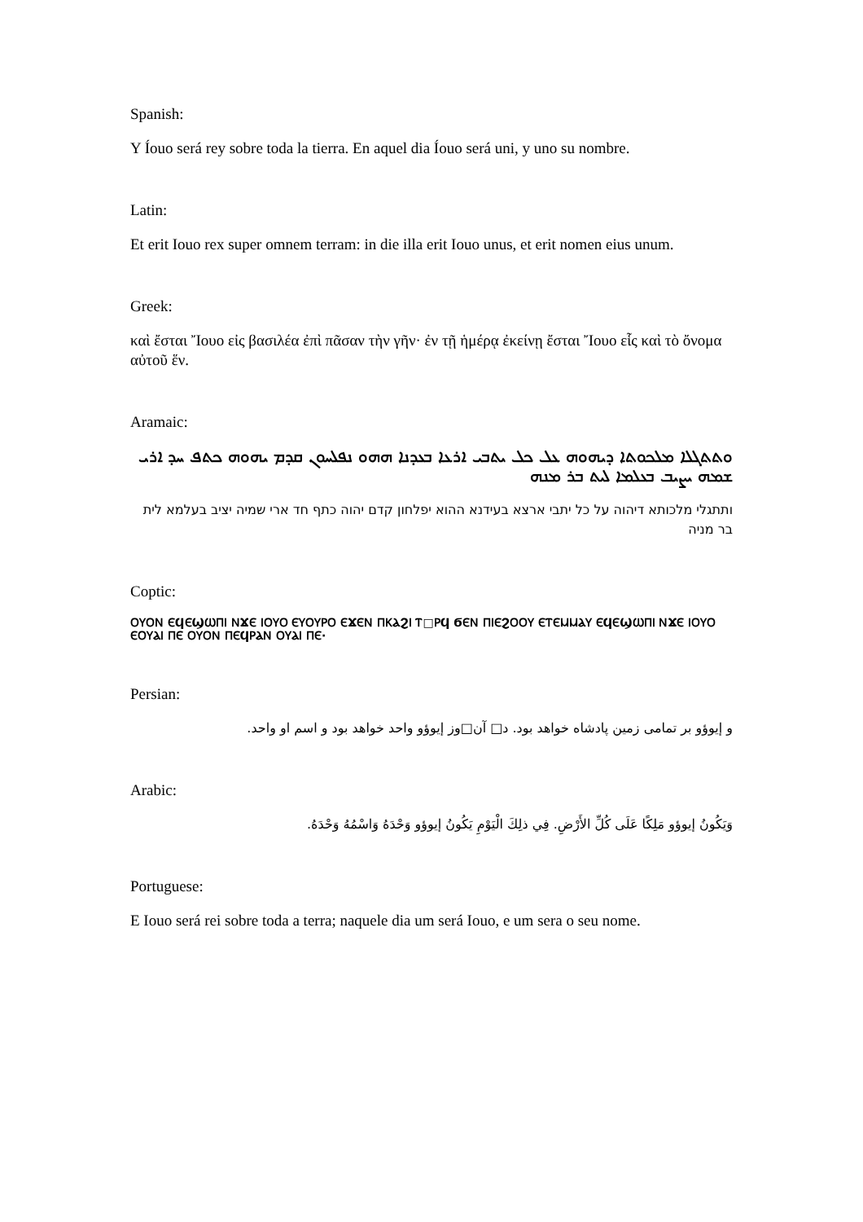Spanish:
Y Íouo será rey sobre toda la tierra. En aquel dia Íouo será uni, y uno su nombre.
Latin:
Et erit Iouo rex super omnem terram: in die illa erit Iouo unus, et erit nomen eius unum.
Greek:
καὶ ἔσται Ἴουο εἰς βασιλέα ἐπὶ πᾶσαν τὴν γῆν· ἐν τῇ ἡμέρᾳ ἐκείνῃ ἔσται Ἴουο εἷς καὶ τὸ ὄνομα αὐτοῦ ἕν.
Aramaic:
ܘܬܬܓܠܐ ܡܠܟܘܬܐ ܕܝܗܘܗ ܥܠ ܟܠ ܝܬܒܝ ܐܪܥܐ ܒܥܕܢܐ ܗܗܘ ܢܦܠܚܘܢ ܩܕܡ ܝܗܘܗ ܟܬܦ ܚܕ ܐܪܝ ܫܡܗ ܝܨܝܒ ܒܥܠܡܐ ܠܝܬ ܒܪ ܡܢܗ
ותתגלי מלכותא דיהוה על כל יתבי ארצא בעידנא ההוא יפלחון קדם יהוה כתף חד ארי שמיה יציב בעלמא לית בר מניה
Coptic:
ⲞⲨⲞⲚ ⲈϤⲈϢⲰⲠⲒ ⲚϪⲈ ⲒⲞⲨⲞ ⲈⲨⲞⲨⲢⲞ ⲈϪⲈⲚ ⲠⲔⲀϨⲒ Ⲧ□ⲢϤ ϬⲈⲚ ⲠⲒⲈϨⲞⲞⲨ ⲈⲦⲈⲘⲘⲀⲨ ⲈϤⲈϢⲰⲠⲒ ⲚϪⲈ ⲒⲞⲨⲞ ⲈⲞⲨⲀⲒ ⲠⲈ ⲞⲨⲞⲚ ⲠⲈϤⲢⲀⲚ ⲞⲨⲀⲒ ⲠⲈ·
Persian:
و إيوؤو بر تمامی زمين پادشاه خواهد بود. د□ آن□وز إيوؤو واحد خواهد بود و اسم او واحد.
Arabic:
وَيَكُونُ إيوؤو مَلِكًا عَلَى كُلِّ الأَرْضِ. فِي ذلِكَ الْيَوْمِ يَكُونُ إيوؤو وَحْدَهُ وَاسْمُهُ وَحْدَهُ.
Portuguese:
E Iouo será rei sobre toda a terra; naquele dia um será Iouo, e um sera o seu nome.